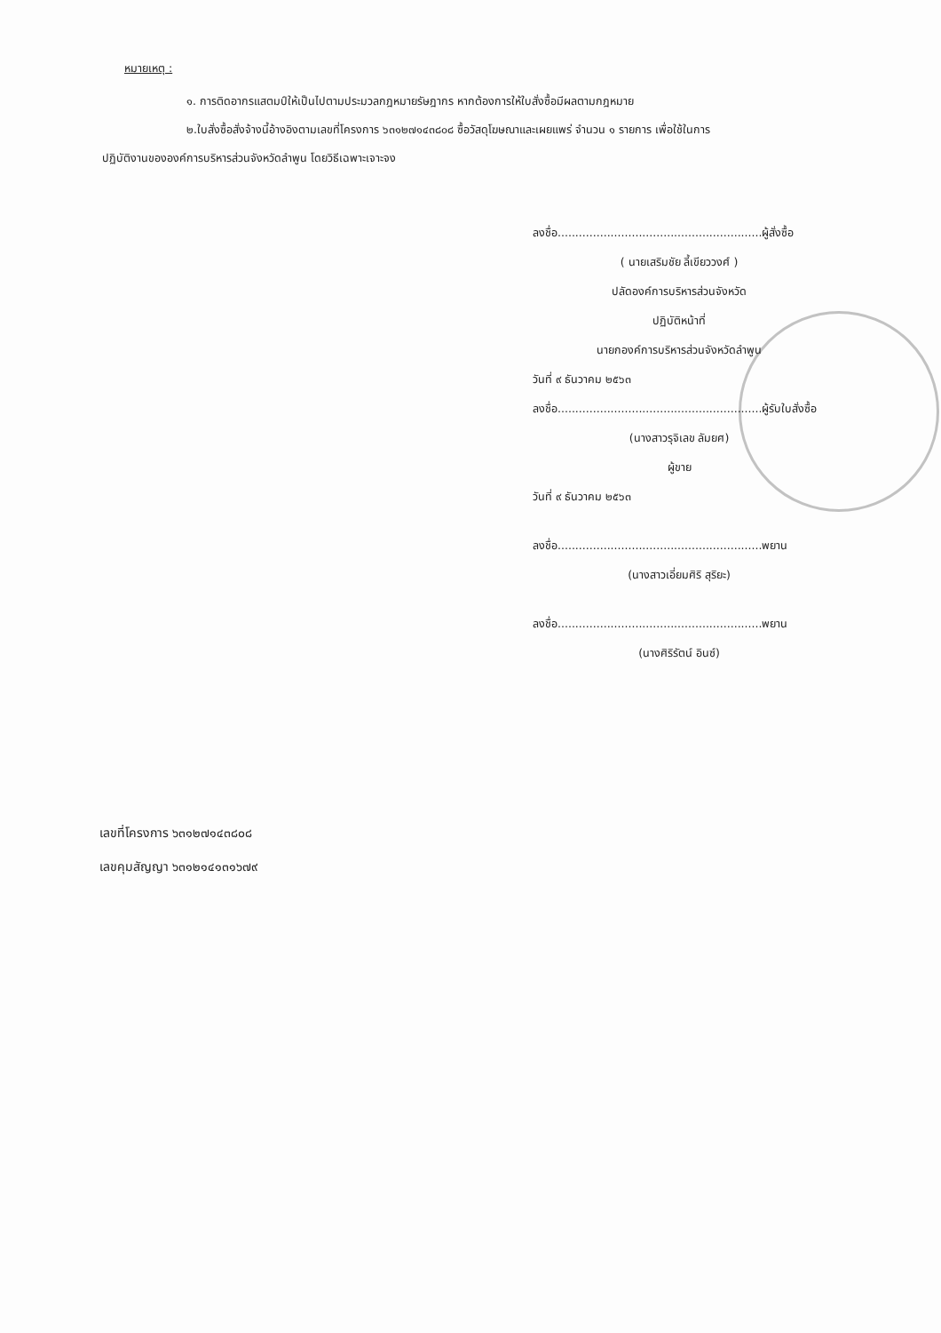หมายเหตุ :
๑. การติดอากรแสตมป์ให้เป็นไปตามประมวลกฎหมายรัษฎากร หากต้องการให้ใบสั่งซื้อมีผลตามกฎหมาย
๒.ใบสั่งซื้อสั่งจ้างนี้อ้างอิงตามเลขที่โครงการ ๖๓๑๒๗๑๔๓๘๐๘ ซื้อวัสดุโฆษณาและเผยแพร่ จำนวน ๑ รายการ เพื่อใช้ในการ
ปฏิบัติงานขององค์การบริหารส่วนจังหวัดลำพูน โดยวิธีเฉพาะเจาะจง
ลงชื่อ..........................................................ผู้สั่งซื้อ
( นายเสริมชัย ลี้เขียววงศ์ )
ปลัดองค์การบริหารส่วนจังหวัด
ปฏิบัติหน้าที่
นายกองค์การบริหารส่วนจังหวัดลำพูน
วันที่ ๙ ธันวาคม ๒๕๖๓
ลงชื่อ..........................................................ผู้รับใบสั่งซื้อ
(นางสาวรุจิเลข ลัมยศ)
ผู้ขาย
วันที่ ๙ ธันวาคม ๒๕๖๓
ลงชื่อ..........................................................พยาน
(นางสาวเอี่ยมศิริ สุริยะ)
ลงชื่อ..........................................................พยาน
(นางศิริรัตน์ อินซ์)
เลขที่โครงการ ๖๓๑๒๗๑๔๓๘๐๘
เลขคุมสัญญา ๖๓๑๒๑๔๑๓๑๖๗๙